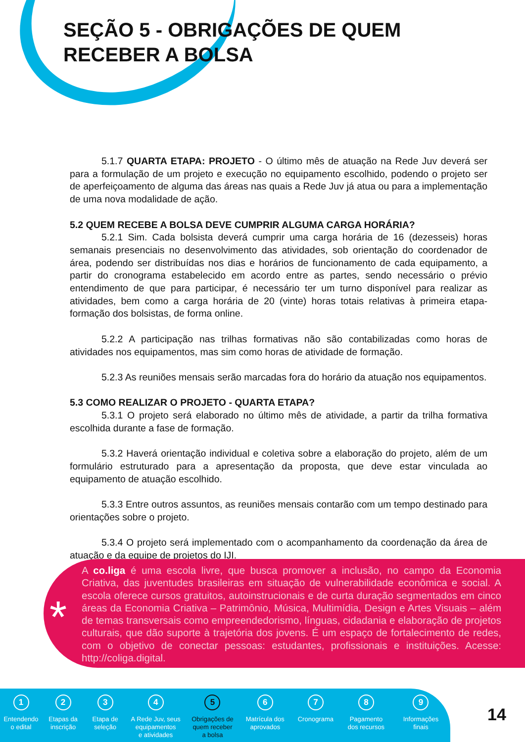SEÇÃO 5 - OBRIGAÇÕES DE QUEM
RECEBER A BOLSA
5.1.7 QUARTA ETAPA: PROJETO - O último mês de atuação na Rede Juv deverá ser para a formulação de um projeto e execução no equipamento escolhido, podendo o projeto ser de aperfeiçoamento de alguma das áreas nas quais a Rede Juv já atua ou para a implementação de uma nova modalidade de ação.
5.2 QUEM RECEBE A BOLSA DEVE CUMPRIR ALGUMA CARGA HORÁRIA?
5.2.1 Sim. Cada bolsista deverá cumprir uma carga horária de 16 (dezesseis) horas semanais presenciais no desenvolvimento das atividades, sob orientação do coordenador de área, podendo ser distribuídas nos dias e horários de funcionamento de cada equipamento, a partir do cronograma estabelecido em acordo entre as partes, sendo necessário o prévio entendimento de que para participar, é necessário ter um turno disponível para realizar as atividades, bem como a carga horária de 20 (vinte) horas totais relativas à primeira etapa- formação dos bolsistas, de forma online.
5.2.2 A participação nas trilhas formativas não são contabilizadas como horas de atividades nos equipamentos, mas sim como horas de atividade de formação.
5.2.3 As reuniões mensais serão marcadas fora do horário da atuação nos equipamentos.
5.3 COMO REALIZAR O PROJETO - QUARTA ETAPA?
5.3.1 O projeto será elaborado no último mês de atividade, a partir da trilha formativa escolhida durante a fase de formação.
5.3.2 Haverá orientação individual e coletiva sobre a elaboração do projeto, além de um formulário estruturado para a apresentação da proposta, que deve estar vinculada ao equipamento de atuação escolhido.
5.3.3 Entre outros assuntos, as reuniões mensais contarão com um tempo destinado para orientações sobre o projeto.
5.3.4 O projeto será implementado com o acompanhamento da coordenação da área de atuação e da equipe de projetos do IJI.
*
A co.liga é uma escola livre, que busca promover a inclusão, no campo da Economia Criativa, das juventudes brasileiras em situação de vulnerabilidade econômica e social. A escola oferece cursos gratuitos, autoinstrucionais e de curta duração segmentados em cinco áreas da Economia Criativa – Patrimônio, Música, Multimídia, Design e Artes Visuais – além de temas transversais como empreendedorismo, línguas, cidadania e elaboração de projetos culturais, que dão suporte à trajetória dos jovens. É um espaço de fortalecimento de redes, com o objetivo de conectar pessoas: estudantes, profissionais e instituições. Acesse: http://coliga.digital.
1
Entendendo
o edital
2
Etapas da
inscrição
3
Etapa de
seleção
4
A Rede Juv, seus
equipamentos
e atividades
5
Obrigações de
quem receber
a bolsa
6
Matrícula dos
aprovados
7
Cronograma
8
Pagamento
dos recursos
9
Informações
finais
14